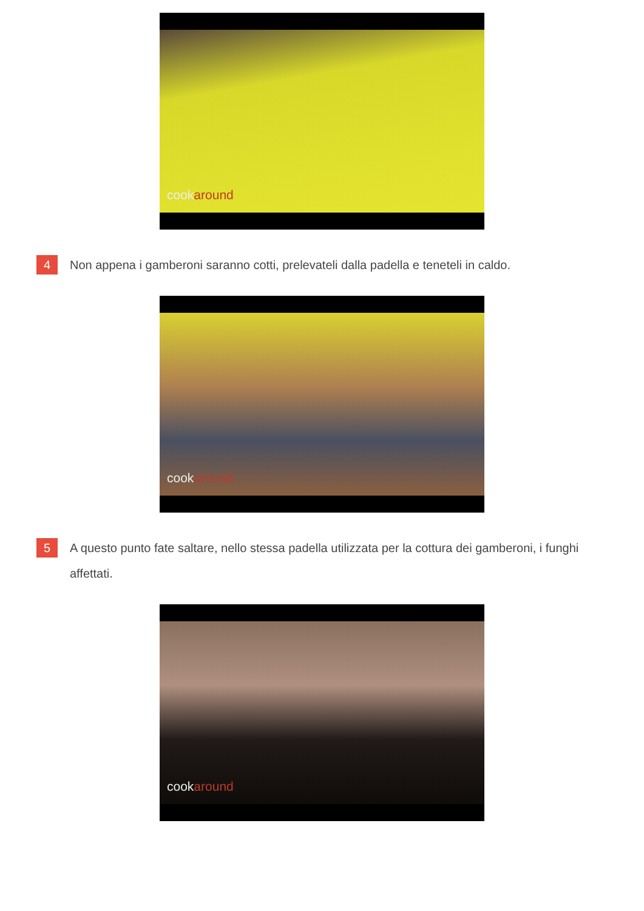cookaround
4
Non appena i gamberoni saranno cotti, prelevateli dalla padella e teneteli in caldo.
cookaround
5
A questo punto fate saltare, nello stessa padella utilizzata per la cottura dei gamberoni, i funghi affettati.
cookaround